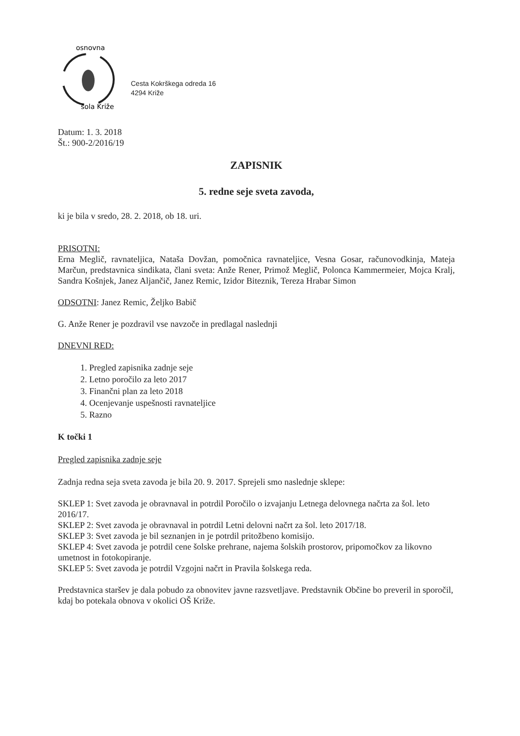osnovna
šola Križe
Cesta Kokrškega odreda 16
4294 Križe
Datum: 1. 3. 2018
Št.: 900-2/2016/19
ZAPISNIK
5. redne seje sveta zavoda,
ki je bila v sredo, 28. 2. 2018, ob 18. uri.
PRISOTNI:
Erna Meglič, ravnateljica, Nataša Dovžan, pomočnica ravnateljice, Vesna Gosar, računovodkinja, Mateja Marčun, predstavnica sindikata, člani sveta: Anže Rener, Primož Meglič, Polonca Kammermeier, Mojca Kralj, Sandra Košnjek, Janez Aljančič, Janez Remic, Izidor Biteznik, Tereza Hrabar Simon
ODSOTNI: Janez Remic, Željko Babič
G. Anže Rener je pozdravil vse navzoče in predlagal naslednji
DNEVNI RED:
1. Pregled zapisnika zadnje seje
2. Letno poročilo za leto 2017
3. Finančni plan za leto 2018
4. Ocenjevanje uspešnosti ravnateljice
5. Razno
K točki 1
Pregled zapisnika zadnje seje
Zadnja redna seja sveta zavoda je bila 20. 9. 2017. Sprejeli smo naslednje sklepe:
SKLEP 1: Svet zavoda je obravnaval in potrdil Poročilo o izvajanju Letnega delovnega načrta za šol. leto 2016/17.
SKLEP 2: Svet zavoda je obravnaval in potrdil Letni delovni načrt za šol. leto 2017/18.
SKLEP 3: Svet zavoda je bil seznanjen in je potrdil pritožbeno komisijo.
SKLEP 4: Svet zavoda je potrdil cene šolske prehrane, najema šolskih prostorov, pripomočkov za likovno umetnost in fotokopiranje.
SKLEP 5: Svet zavoda je potrdil Vzgojni načrt in Pravila šolskega reda.
Predstavnica staršev je dala pobudo za obnovitev javne razsvetljave. Predstavnik Občine bo preveril in sporočil, kdaj bo potekala obnova v okolici OŠ Križe.